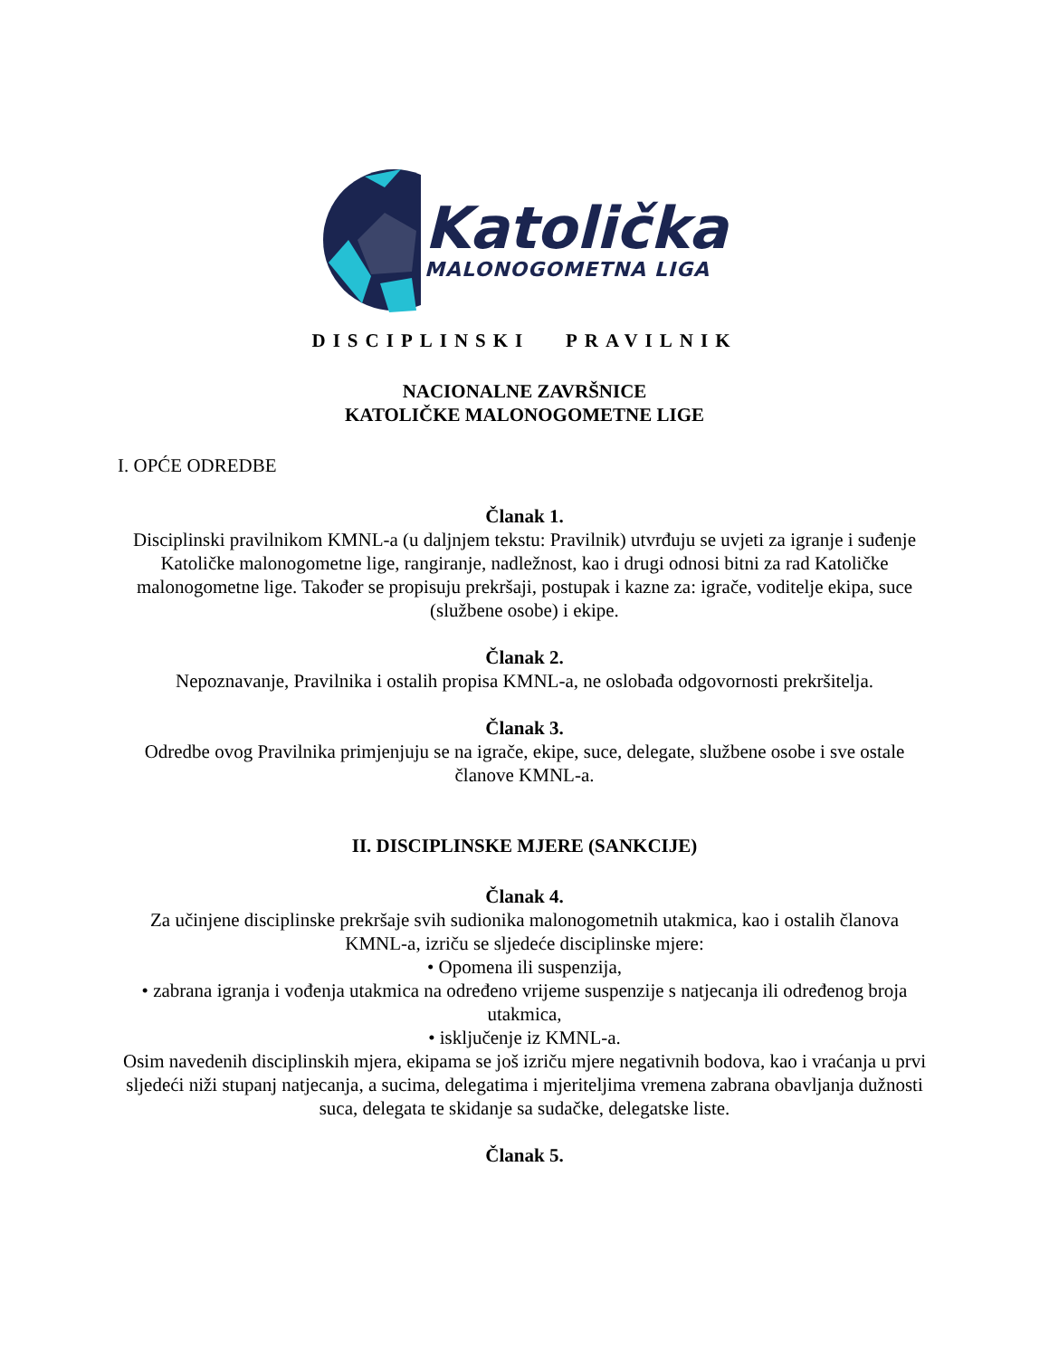Katolička
MALONOGOMETNA LIGA
DISCIPLINSKI PRAVILNIK
NACIONALNE ZAVRŠNICE
KATOLIČKE MALONOGOMETNE LIGE
I. OPĆE ODREDBE
Članak 1.
Disciplinski pravilnikom KMNL-a (u daljnjem tekstu: Pravilnik) utvrđuju se uvjeti za igranje i suđenje Katoličke malonogometne lige, rangiranje, nadležnost, kao i drugi odnosi bitni za rad Katoličke malonogometne lige. Također se propisuju prekršaji, postupak i kazne za: igrače, voditelje ekipa, suce (službene osobe) i ekipe.
Članak 2.
Nepoznavanje, Pravilnika i ostalih propisa KMNL-a, ne oslobađa odgovornosti prekršitelja.
Članak 3.
Odredbe ovog Pravilnika primjenjuju se na igrače, ekipe, suce, delegate, službene osobe i sve ostale članove KMNL-a.
II. DISCIPLINSKE MJERE (SANKCIJE)
Članak 4.
Za učinjene disciplinske prekršaje svih sudionika malonogometnih utakmica, kao i ostalih članova KMNL-a, izriču se sljedeće disciplinske mjere:
• Opomena ili suspenzija,
• zabrana igranja i vođenja utakmica na određeno vrijeme suspenzije s natjecanja ili određenog broja utakmica,
• isključenje iz KMNL-a.
Osim navedenih disciplinskih mjera, ekipama se još izriču mjere negativnih bodova, kao i vraćanja u prvi sljedeći niži stupanj natjecanja, a sucima, delegatima i mjeriteljima vremena zabrana obavljanja dužnosti suca, delegata te skidanje sa sudačke, delegatske liste.
Članak 5.